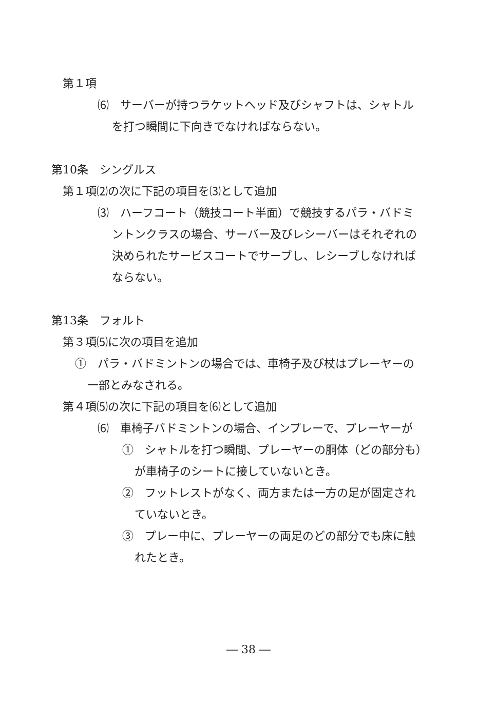第１項
⑹　サーバーが持つラケットヘッド及びシャフトは、シャトル
を打つ瞬間に下向きでなければならない。
第10条　シングルス
第１項⑵の次に下記の項目を⑶として追加
⑶　ハーフコート（競技コート半面）で競技するパラ・バドミ
ントンクラスの場合、サーバー及びレシーバーはそれぞれの
決められたサービスコートでサーブし、レシーブしなければ
ならない。
第13条　フォルト
第３項⑸に次の項目を追加
①　パラ・バドミントンの場合では、車椅子及び杖はプレーヤーの
一部とみなされる。
第４項⑸の次に下記の項目を⑹として追加
⑹　車椅子バドミントンの場合、インプレーで、プレーヤーが
①　シャトルを打つ瞬間、プレーヤーの胴体（どの部分も）
が車椅子のシートに接していないとき。
②　フットレストがなく、両方または一方の足が固定され
ていないとき。
③　プレー中に、プレーヤーの両足のどの部分でも床に触
れたとき。
― 38 ―